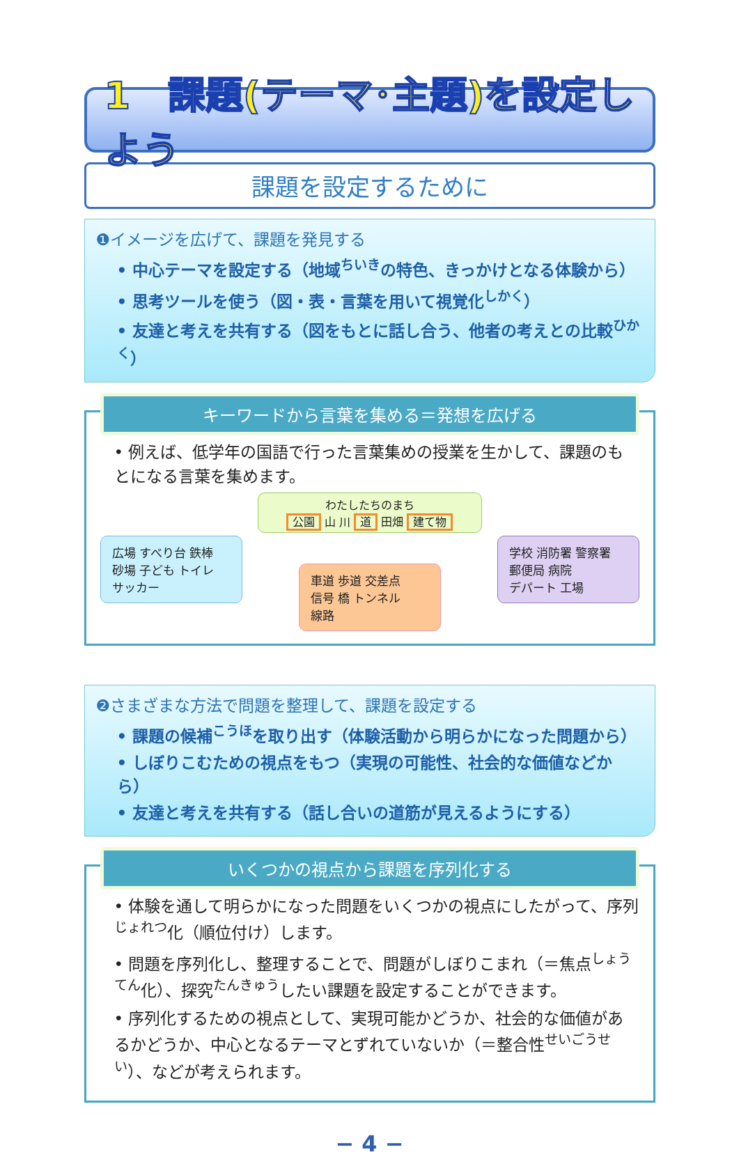1　課題(テーマ･主題)を設定しよう
課題を設定するために
❶イメージを広げて、課題を発見する
• 中心テーマを設定する（地域<sup>ちいき</sup>の特色、きっかけとなる体験から）
• 思考ツールを使う（図・表・言葉を用いて視覚化<sup>しかく</sup>）
• 友達と考えを共有する（図をもとに話し合う、他者の考えとの比較<sup>ひかく</sup>）
キーワードから言葉を集める＝発想を広げる
• 例えば、低学年の国語で行った言葉集めの授業を生かして、課題のもとになる言葉を集めます。
わたしたちのまち
公園 山 川 道 田畑 建て物
広場 すべり台 鉄棒
砂場 子ども トイレ
サッカー
車道 歩道 交差点
信号 橋 トンネル
線路
学校 消防署 警察署
郵便局 病院
デパート 工場
❷さまざまな方法で問題を整理して、課題を設定する
• 課題の候補<sup>こうほ</sup>を取り出す（体験活動から明らかになった問題から）
• しぼりこむための視点をもつ（実現の可能性、社会的な価値などから）
• 友達と考えを共有する（話し合いの道筋が見えるようにする）
いくつかの視点から課題を序列化する
• 体験を通して明らかになった問題をいくつかの視点にしたがって、序列<sup>じょれつ</sup>化（順位付け）します。
• 問題を序列化し、整理することで、問題がしぼりこまれ（＝焦点<sup>しょうてん</sup>化）、探究<sup>たんきゅう</sup>したい課題を設定することができます。
• 序列化するための視点として、実現可能かどうか、社会的な価値があるかどうか、中心となるテーマとずれていないか（＝整合性<sup>せいごうせい</sup>）、などが考えられます。
− 4 −